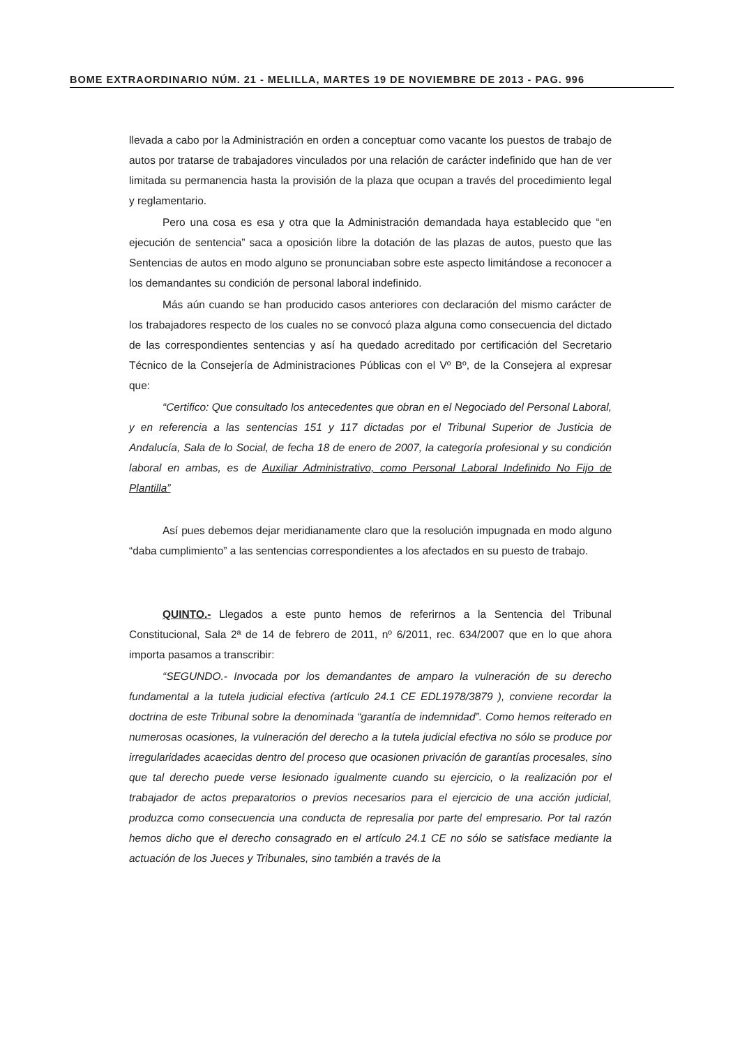BOME EXTRAORDINARIO NÚM. 21 - MELILLA, MARTES 19 DE NOVIEMBRE DE 2013 - PAG. 996
llevada a cabo por la Administración en orden a conceptuar como vacante los puestos de trabajo de autos por tratarse de trabajadores vinculados por una relación de carácter indefinido que han de ver limitada su permanencia hasta la provisión de la plaza que ocupan a través del procedimiento legal y reglamentario.
Pero una cosa es esa y otra que la Administración demandada haya establecido que “en ejecución de sentencia” saca a oposición libre la dotación de las plazas de autos, puesto que las Sentencias de autos en modo alguno se pronunciaban sobre este aspecto limitándose a reconocer a los demandantes su condición de personal laboral indefinido.
Más aún cuando se han producido casos anteriores con declaración del mismo carácter de los trabajadores respecto de los cuales no se convocó plaza alguna como consecuencia del dictado de las correspondientes sentencias y así ha quedado acreditado por certificación del Secretario Técnico de la Consejería de Administraciones Públicas con el Vº Bº, de la Consejera al expresar que:
“Certifico: Que consultado los antecedentes que obran en el Negociado del Personal Laboral, y en referencia a las sentencias 151 y 117 dictadas por el Tribunal Superior de Justicia de Andalucía, Sala de lo Social, de fecha 18 de enero de 2007, la categoría profesional y su condición laboral en ambas, es de Auxiliar Administrativo, como Personal Laboral Indefinido No Fijo de Plantilla”
Así pues debemos dejar meridianamente claro que la resolución impugnada en modo alguno “daba cumplimiento” a las sentencias correspondientes a los afectados en su puesto de trabajo.
QUINTO.- Llegados a este punto hemos de referirnos a la Sentencia del Tribunal Constitucional, Sala 2ª de 14 de febrero de 2011, nº 6/2011, rec. 634/2007 que en lo que ahora importa pasamos a transcribir:
“SEGUNDO.- Invocada por los demandantes de amparo la vulneración de su derecho fundamental a la tutela judicial efectiva (artículo 24.1 CE EDL1978/3879 ), conviene recordar la doctrina de este Tribunal sobre la denominada “garantía de indemnidad”. Como hemos reiterado en numerosas ocasiones, la vulneración del derecho a la tutela judicial efectiva no sólo se produce por irregularidades acaecidas dentro del proceso que ocasionen privación de garantías procesales, sino que tal derecho puede verse lesionado igualmente cuando su ejercicio, o la realización por el trabajador de actos preparatorios o previos necesarios para el ejercicio de una acción judicial, produzca como consecuencia una conducta de represalia por parte del empresario. Por tal razón hemos dicho que el derecho consagrado en el artículo 24.1 CE no sólo se satisface mediante la actuación de los Jueces y Tribunales, sino también a través de la